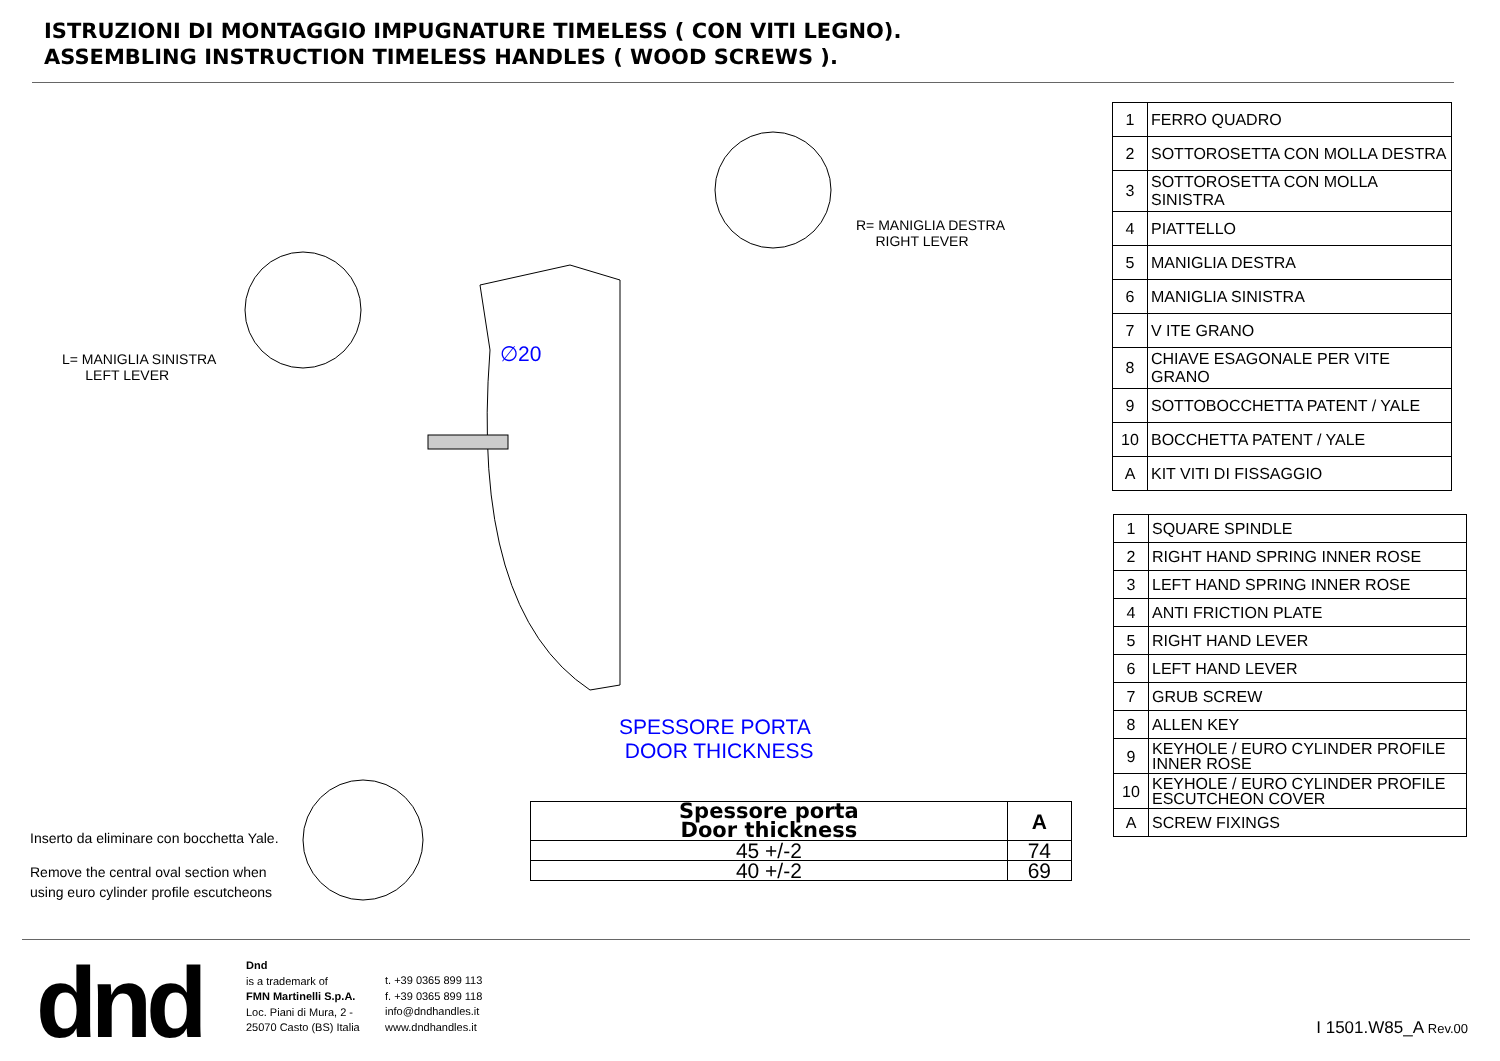ISTRUZIONI DI MONTAGGIO IMPUGNATURE TIMELESS ( CON VITI LEGNO).
ASSEMBLING INSTRUCTION TIMELESS HANDLES ( WOOD SCREWS ).
L= MANIGLIA SINISTRA
LEFT LEVER
R= MANIGLIA DESTRA
RIGHT LEVER
∅20
SPESSORE PORTA
DOOR THICKNESS
Inserto da eliminare con bocchetta Yale.
Remove the central oval section when
using euro cylinder profile escutcheons
| Spessore porta Door thickness | A |
| 45 +/-2 | 74 |
| 40 +/-2 | 69 |
| 1 | FERRO QUADRO |
| 2 | SOTTOROSETTA CON MOLLA DESTRA |
| 3 | SOTTOROSETTA CON MOLLA SINISTRA |
| 4 | PIATTELLO |
| 5 | MANIGLIA DESTRA |
| 6 | MANIGLIA SINISTRA |
| 7 | V ITE GRANO |
| 8 | CHIAVE ESAGONALE PER VITE GRANO |
| 9 | SOTTOBOCCHETTA PATENT / YALE |
| 10 | BOCCHETTA PATENT / YALE |
| A | KIT VITI DI FISSAGGIO |
| 1 | SQUARE SPINDLE |
| 2 | RIGHT HAND SPRING INNER ROSE |
| 3 | LEFT HAND SPRING INNER ROSE |
| 4 | ANTI FRICTION PLATE |
| 5 | RIGHT HAND LEVER |
| 6 | LEFT HAND LEVER |
| 7 | GRUB SCREW |
| 8 | ALLEN KEY |
| 9 | KEYHOLE / EURO CYLINDER PROFILE INNER ROSE |
| 10 | KEYHOLE / EURO CYLINDER PROFILE ESCUTCHEON COVER |
| A | SCREW FIXINGS |
dnd
Dnd
is a trademark of
FMN Martinelli S.p.A.
Loc. Piani di Mura, 2 -
25070 Casto (BS) Italia
t. +39 0365 899 113
f. +39 0365 899 118
info@dndhandles.it
www.dndhandles.it
I 1501.W85_A Rev.00